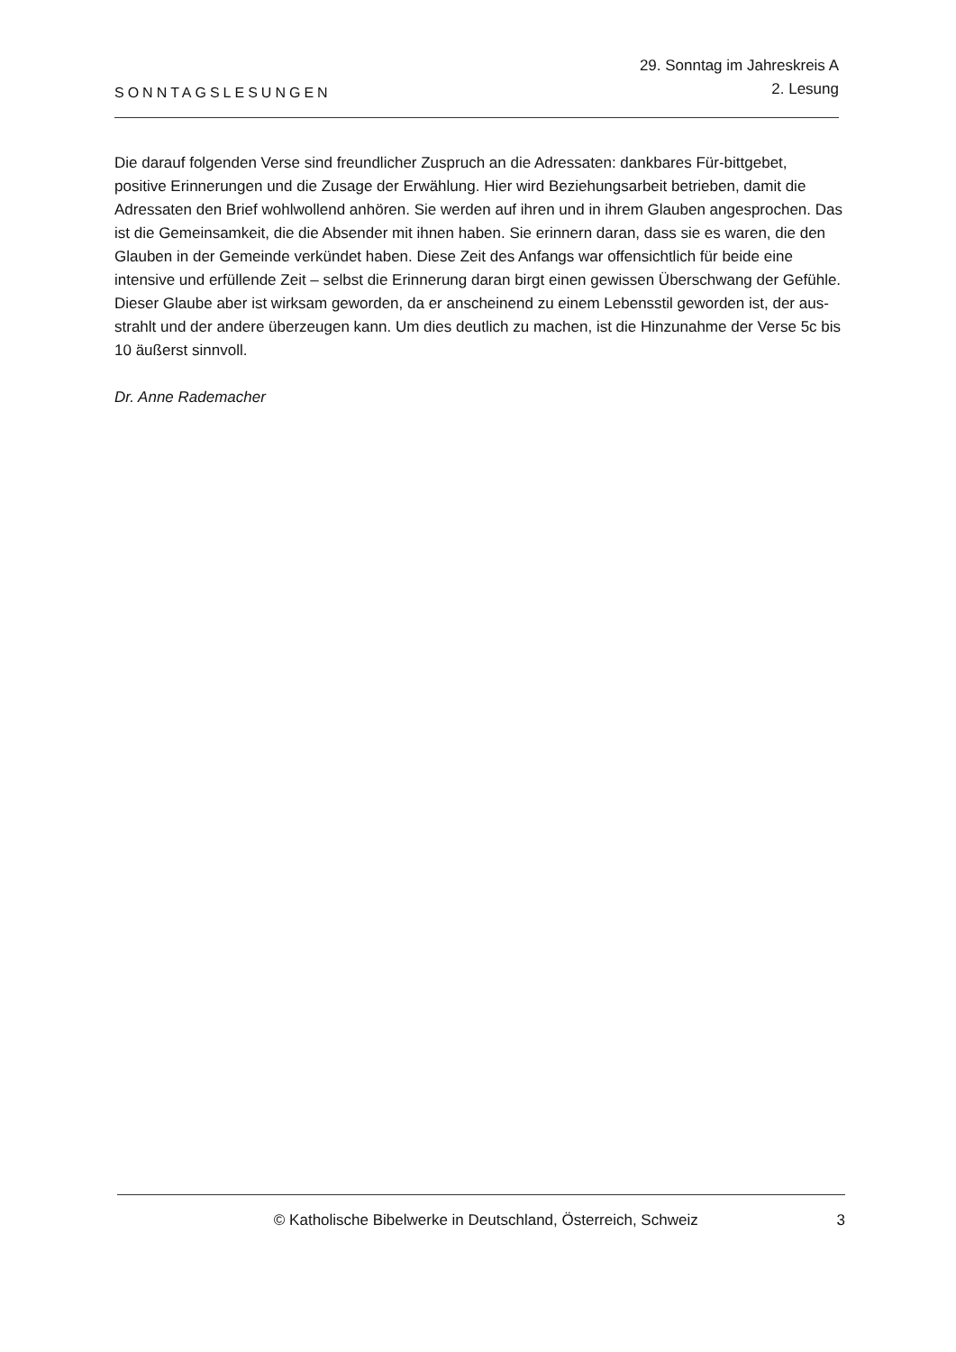SONNTAGSLESUNGEN
29. Sonntag im Jahreskreis A
2. Lesung
Die darauf folgenden Verse sind freundlicher Zuspruch an die Adressaten: dankbares Für-bittgebet, positive Erinnerungen und die Zusage der Erwählung. Hier wird Beziehungsarbeit betrieben, damit die Adressaten den Brief wohlwollend anhören. Sie werden auf ihren und in ihrem Glauben angesprochen. Das ist die Gemeinsamkeit, die die Absender mit ihnen haben. Sie erinnern daran, dass sie es waren, die den Glauben in der Gemeinde verkündet haben. Diese Zeit des Anfangs war offensichtlich für beide eine intensive und erfüllende Zeit – selbst die Erinnerung daran birgt einen gewissen Überschwang der Gefühle. Dieser Glaube aber ist wirksam geworden, da er anscheinend zu einem Lebensstil geworden ist, der aus-strahlt und der andere überzeugen kann. Um dies deutlich zu machen, ist die Hinzunahme der Verse 5c bis 10 äußerst sinnvoll.
Dr. Anne Rademacher
© Katholische Bibelwerke in Deutschland, Österreich, Schweiz
3